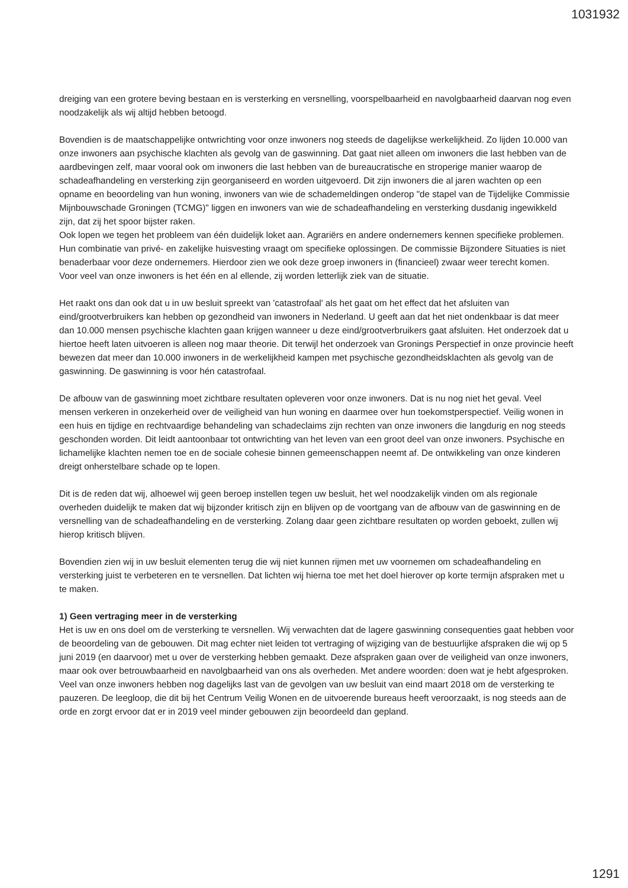1031932
dreiging van een grotere beving bestaan en is versterking en versnelling, voorspelbaarheid en navolgbaarheid daarvan nog even noodzakelijk als wij altijd hebben betoogd.
Bovendien is de maatschappelijke ontwrichting voor onze inwoners nog steeds de dagelijkse werkelijkheid. Zo lijden 10.000 van onze inwoners aan psychische klachten als gevolg van de gaswinning. Dat gaat niet alleen om inwoners die last hebben van de aardbevingen zelf, maar vooral ook om inwoners die last hebben van de bureaucratische en stroperige manier waarop de schadeafhandeling en versterking zijn georganiseerd en worden uitgevoerd. Dit zijn inwoners die al jaren wachten op een opname en beoordeling van hun woning, inwoners van wie de schademeldingen onderop "de stapel van de Tijdelijke Commissie Mijnbouwschade Groningen (TCMG)" liggen en inwoners van wie de schadeafhandeling en versterking dusdanig ingewikkeld zijn, dat zij het spoor bijster raken.
Ook lopen we tegen het probleem van één duidelijk loket aan. Agrariërs en andere ondernemers kennen specifieke problemen. Hun combinatie van privé- en zakelijke huisvesting vraagt om specifieke oplossingen. De commissie Bijzondere Situaties is niet benaderbaar voor deze ondernemers. Hierdoor zien we ook deze groep inwoners in (financieel) zwaar weer terecht komen.
Voor veel van onze inwoners is het één en al ellende, zij worden letterlijk ziek van de situatie.
Het raakt ons dan ook dat u in uw besluit spreekt van 'catastrofaal' als het gaat om het effect dat het afsluiten van eind/grootverbruikers kan hebben op gezondheid van inwoners in Nederland. U geeft aan dat het niet ondenkbaar is dat meer dan 10.000 mensen psychische klachten gaan krijgen wanneer u deze eind/grootverbruikers gaat afsluiten. Het onderzoek dat u hiertoe heeft laten uitvoeren is alleen nog maar theorie. Dit terwijl het onderzoek van Gronings Perspectief in onze provincie heeft bewezen dat meer dan 10.000 inwoners in de werkelijkheid kampen met psychische gezondheidsklachten als gevolg van de gaswinning. De gaswinning is voor hén catastrofaal.
De afbouw van de gaswinning moet zichtbare resultaten opleveren voor onze inwoners. Dat is nu nog niet het geval. Veel mensen verkeren in onzekerheid over de veiligheid van hun woning en daarmee over hun toekomstperspectief. Veilig wonen in een huis en tijdige en rechtvaardige behandeling van schadeclaims zijn rechten van onze inwoners die langdurig en nog steeds geschonden worden. Dit leidt aantoonbaar tot ontwrichting van het leven van een groot deel van onze inwoners. Psychische en lichamelijke klachten nemen toe en de sociale cohesie binnen gemeenschappen neemt af. De ontwikkeling van onze kinderen dreigt onherstelbare schade op te lopen.
Dit is de reden dat wij, alhoewel wij geen beroep instellen tegen uw besluit, het wel noodzakelijk vinden om als regionale overheden duidelijk te maken dat wij bijzonder kritisch zijn en blijven op de voortgang van de afbouw van de gaswinning en de versnelling van de schadeafhandeling en de versterking. Zolang daar geen zichtbare resultaten op worden geboekt, zullen wij hierop kritisch blijven.
Bovendien zien wij in uw besluit elementen terug die wij niet kunnen rijmen met uw voornemen om schadeafhandeling en versterking juist te verbeteren en te versnellen. Dat lichten wij hierna toe met het doel hierover op korte termijn afspraken met u te maken.
1) Geen vertraging meer in de versterking
Het is uw en ons doel om de versterking te versnellen. Wij verwachten dat de lagere gaswinning consequenties gaat hebben voor de beoordeling van de gebouwen. Dit mag echter niet leiden tot vertraging of wijziging van de bestuurlijke afspraken die wij op 5 juni 2019 (en daarvoor) met u over de versterking hebben gemaakt. Deze afspraken gaan over de veiligheid van onze inwoners, maar ook over betrouwbaarheid en navolgbaarheid van ons als overheden. Met andere woorden: doen wat je hebt afgesproken. Veel van onze inwoners hebben nog dagelijks last van de gevolgen van uw besluit van eind maart 2018 om de versterking te pauzeren. De leegloop, die dit bij het Centrum Veilig Wonen en de uitvoerende bureaus heeft veroorzaakt, is nog steeds aan de orde en zorgt ervoor dat er in 2019 veel minder gebouwen zijn beoordeeld dan gepland.
1291